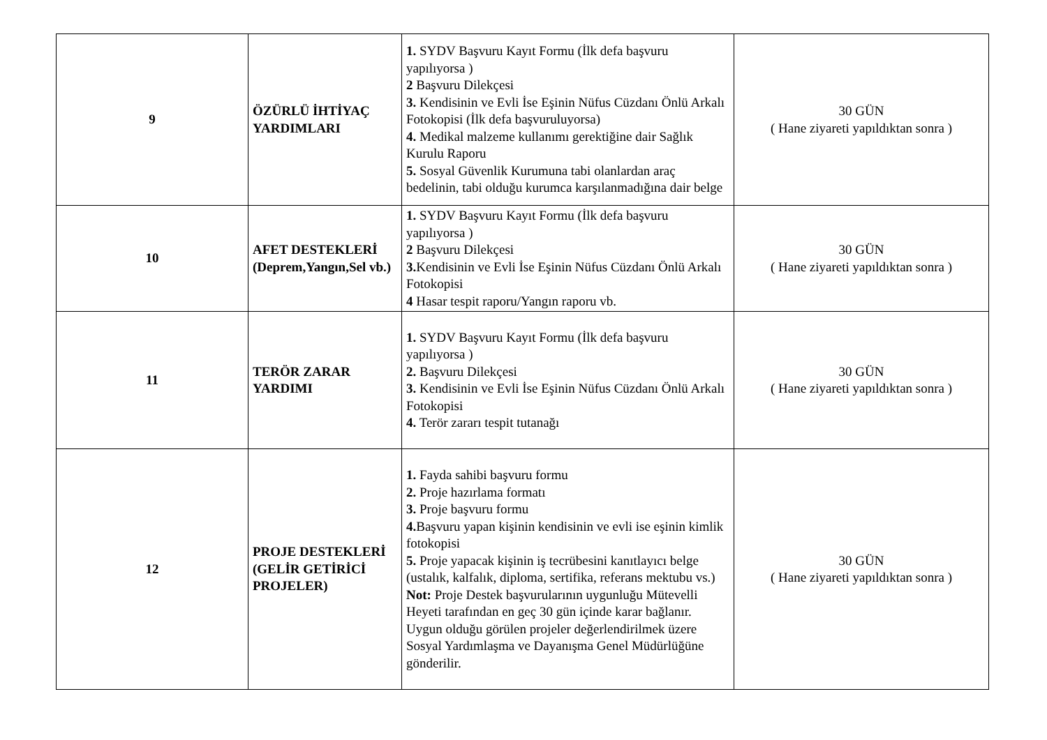| 9 | ÖZÜRLÜ İHTİYAÇ YARDIMLARI | 1. SYDV Başvuru Kayıt Formu (İlk defa başvuru yapılıyorsa ) 2 Başvuru Dilekçesi 3. Kendisinin ve Evli İse Eşinin Nüfus Cüzdanı Önlü Arkalı Fotokopisi (İlk defa başvuruluyorsa) 4. Medikal malzeme kullanımı gerektiğine dair Sağlık Kurulu Raporu 5. Sosyal Güvenlik Kurumuna tabi olanlardan araç bedelinin, tabi olduğu kurumca karşılanmadığına dair belge | 30 GÜN ( Hane ziyareti yapıldıktan sonra ) |
| 10 | AFET DESTEKLERİ (Deprem,Yangın,Sel vb.) | 1. SYDV Başvuru Kayıt Formu (İlk defa başvuru yapılıyorsa ) 2 Başvuru Dilekçesi 3. Kendisinin ve Evli İse Eşinin Nüfus Cüzdanı Önlü Arkalı Fotokopisi 4 Hasar tespit raporu/Yangın raporu vb. | 30 GÜN ( Hane ziyareti yapıldıktan sonra ) |
| 11 | TERÖR ZARAR YARDIMI | 1. SYDV Başvuru Kayıt Formu (İlk defa başvuru yapılıyorsa ) 2. Başvuru Dilekçesi 3. Kendisinin ve Evli İse Eşinin Nüfus Cüzdanı Önlü Arkalı Fotokopisi 4. Terör zararı tespit tutanağı | 30 GÜN ( Hane ziyareti yapıldıktan sonra ) |
| 12 | PROJE DESTEKLERİ (GELİR GETİRİCİ PROJELER) | 1. Fayda sahibi başvuru formu 2. Proje hazırlama formatı 3. Proje başvuru formu 4. Başvuru yapan kişinin kendisinin ve evli ise eşinin kimlik fotokopisi 5. Proje yapacak kişinin iş tecrübesini kanıtlayıcı belge (ustalık, kalfalık, diploma, sertifika, referans mektubu vs.) Not: Proje Destek başvurularının uygunluğu Mütevelli Heyeti tarafından en geç 30 gün içinde karar bağlanır. Uygun olduğu görülen projeler değerlendirilmek üzere Sosyal Yardımlaşma ve Dayanışma Genel Müdürlüğüne gönderilir. | 30 GÜN ( Hane ziyareti yapıldıktan sonra ) |